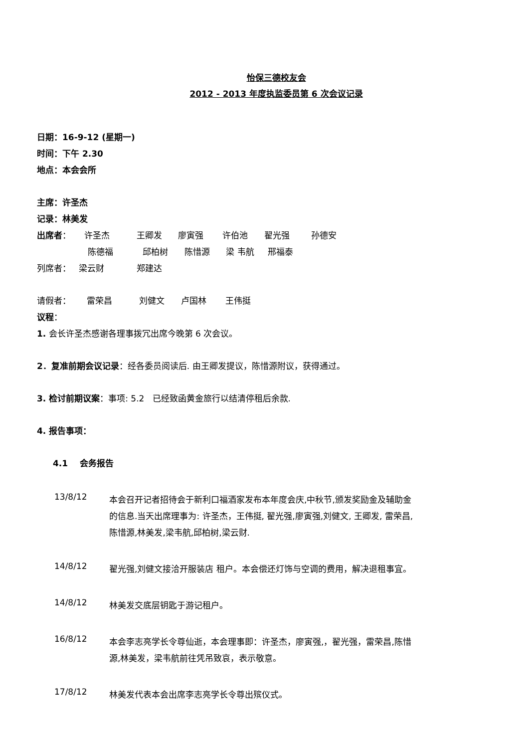怡保三德校友会
2012 - 2013 年度执监委员第 6 次会议记录
日期：16-9-12 (星期一)
时间：下午 2.30
地点：本会会所
主席：许圣杰
记录：林美发
出席者： 许圣杰 王卿发 廖寅强 许伯池 翟光强 孙德安
陈德福 邱柏树 陈惜源 梁 韦航 邢福泰
列席者： 梁云财 郑建达
请假者： 雷荣昌 刘健文 卢国林 王伟挺
议程：
1. 会长许圣杰感谢各理事拨冗出席今晚第 6 次会议。
2．复准前期会议记录：经各委员阅读后. 由王卿发提议，陈惜源附议，获得通过。
3. 检讨前期议案：事项: 5.2 已经致函黄金旅行以结清停租后余款.
4. 报告事项：
4.1 会务报告
13/8/12
本会召开记者招待会于新利口福酒家发布本年度会庆,中秋节,颁发奖励金及辅助金的信息.当天出席理事为: 许圣杰，王伟挺, 翟光强,廖寅强,刘健文, 王卿发, 雷荣昌,陈惜源,林美发,梁韦航,邱柏树,梁云财.
14/8/12
翟光强,刘健文接洽开服装店 租户。本会偿还灯饰与空调的费用，解决退租事宜。
14/8/12
林美发交底层钥匙于游记租户。
16/8/12
本会李志亮学长令尊仙逝，本会理事即：许圣杰，廖寅强,，翟光强，雷荣昌,陈惜源,林美发，梁韦航前往凭吊致哀，表示敬意。
17/8/12
林美发代表本会出席李志亮学长令尊出殡仪式。